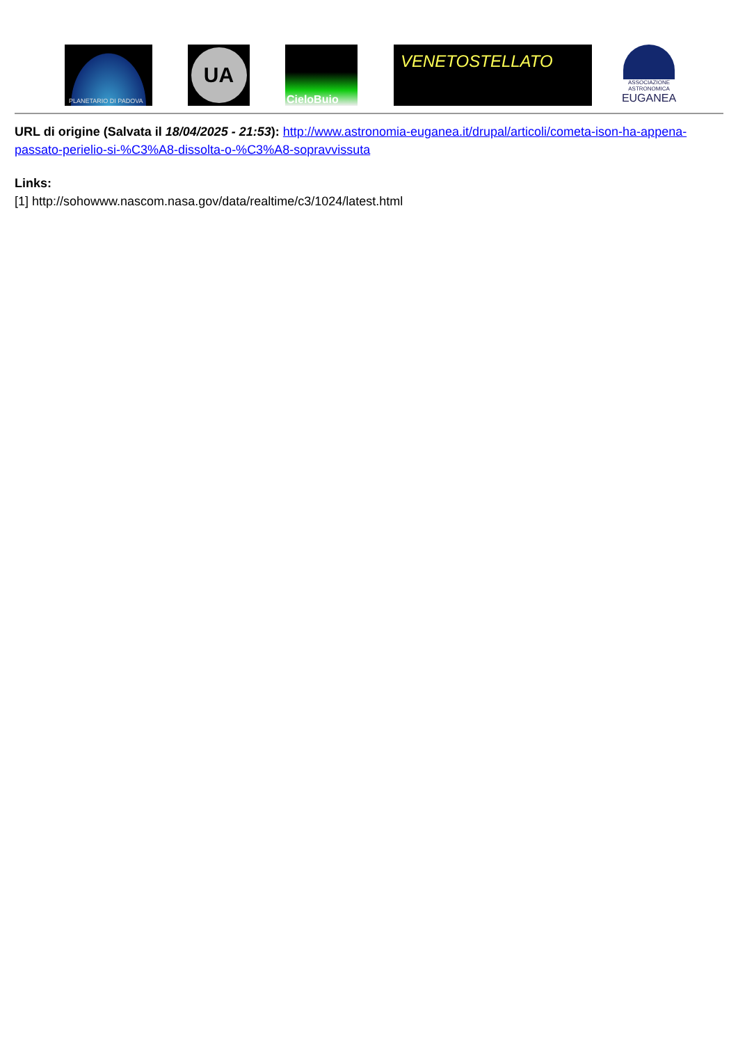PLANETARIO DI PADOVA
UA
CieloBuio
VENETOSTELLATO
ASSOCIAZIONE
ASTRONOMICA
EUGANEA
URL di origine (Salvata il 18/04/2025 - 21:53): http://www.astronomia-euganea.it/drupal/articoli/cometa-ison-ha-appena-passato-perielio-si-%C3%A8-dissolta-o-%C3%A8-sopravvissuta
Links:
[1] http://sohowww.nascom.nasa.gov/data/realtime/c3/1024/latest.html